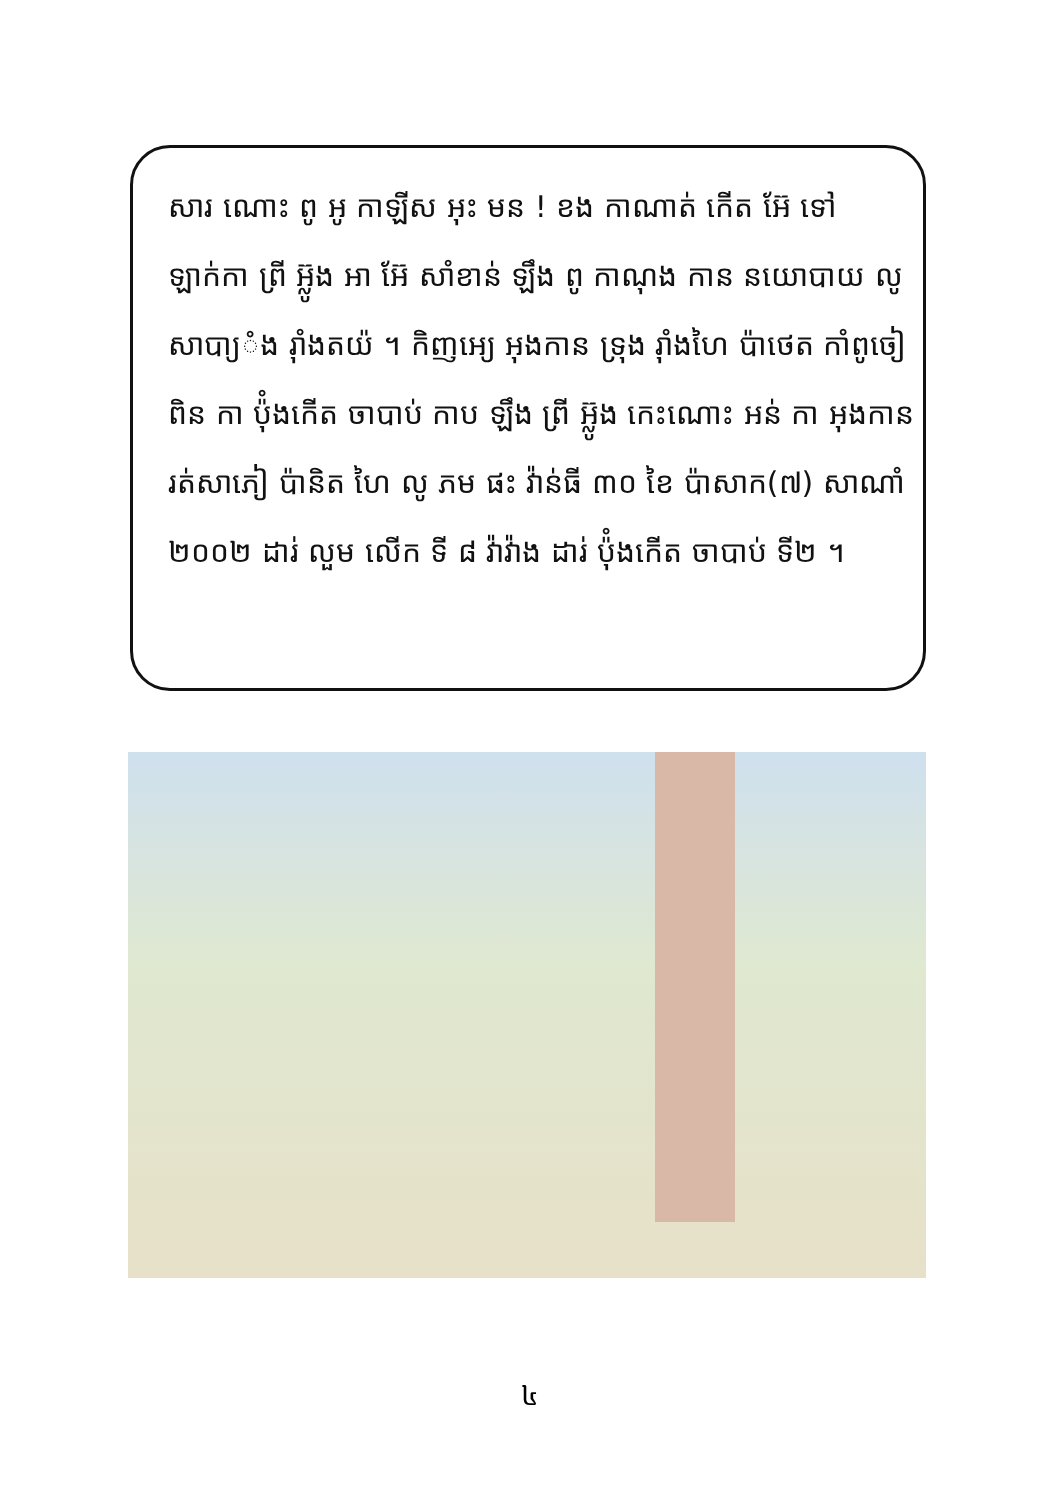សារ ណោះ ពូ អូ កាឡីស អុះ មន ! ខង កាណាត់ កើត អ៊ែ ទៅ ឡាក់កា ព្រី អ៊្លូង អា អ៊ែ សាំខាន់ ឡឹង ពូ កាណុង កាន នយោបាយ លូ សាបា្យំង រ៉ាំងតយ៉ ។ កិញអេ្យ អុងកាន ទ្រុង រ៉ាំងហៃ ប៉ាថេត កាំពូចៀ ពិន កា ប៉ុំងកើត ចាបាប់ កាប ឡឹង ព្រី អ៊្លូង កេះណោះ អន់ កា អុងកាន រត់សាភៀ ប៉ានិត ហៃ លូ ភម ផះ វ៉ាន់ធី ៣០ ខៃ ប៉ាសាក(៧) សាណាំ ២០០២ ដារ់ លួម លើក ទី ៨ វ៉ាវ៉ាង ដារ់ ប៉ុំងកើត ចាបាប់ ទី២ ។
៤